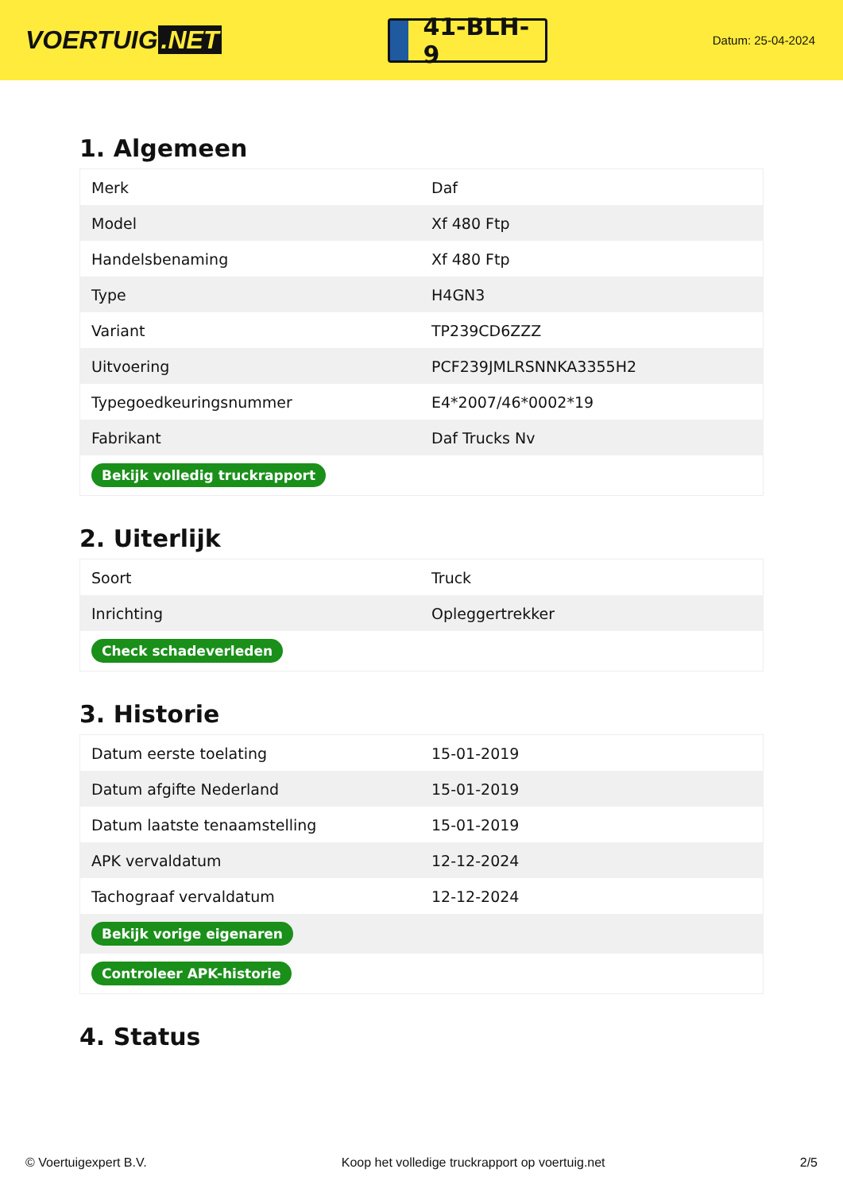VOERTUIG.NET
41-BLH-9
Datum: 25-04-2024
1. Algemeen
| Merk | Daf |
| Model | Xf 480 Ftp |
| Handelsbenaming | Xf 480 Ftp |
| Type | H4GN3 |
| Variant | TP239CD6ZZZ |
| Uitvoering | PCF239JMLRSNNKA3355H2 |
| Typegoedkeuringsnummer | E4*2007/46*0002*19 |
| Fabrikant | Daf Trucks Nv |
| Bekijk volledig truckrapport | |
2. Uiterlijk
| Soort | Truck |
| Inrichting | Opleggertrekker |
| Check schadeverleden | |
3. Historie
| Datum eerste toelating | 15-01-2019 |
| Datum afgifte Nederland | 15-01-2019 |
| Datum laatste tenaamstelling | 15-01-2019 |
| APK vervaldatum | 12-12-2024 |
| Tachograaf vervaldatum | 12-12-2024 |
| Bekijk vorige eigenaren | |
| Controleer APK-historie | |
4. Status
© Voertuigexpert B.V. Koop het volledige truckrapport op voertuig.net 2/5